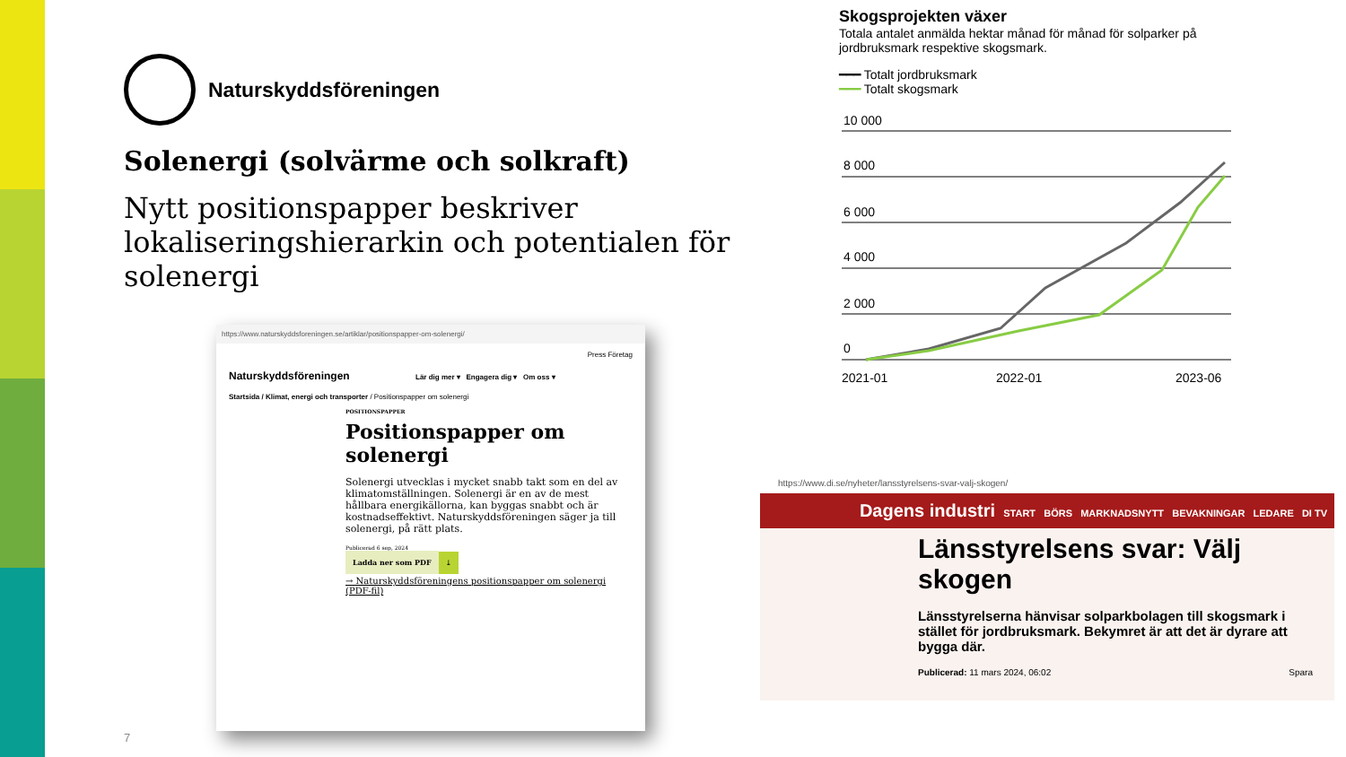Naturskyddsföreningen
Solenergi (solvärme och solkraft)
Nytt positionspapper beskriver lokaliseringshierarkin och potentialen för solenergi
https://www.naturskyddsforeningen.se/artiklar/positionspapper-om-solenergi/
Press Företag
Naturskyddsföreningen Lär dig mer ▾ Engagera dig ▾ Om oss ▾
Startsida / Klimat, energi och transporter / Positionspapper om solenergi
POSITIONSPAPPER
Positionspapper om solenergi
Solenergi utvecklas i mycket snabb takt som en del av klimatomställningen. Solenergi är en av de mest hållbara energikällorna, kan byggas snabbt och är kostnadseffektivt. Naturskyddsföreningen säger ja till solenergi, på rätt plats.
Publicerad 6 sep, 2024
Ladda ner som PDF ⤓
→ Naturskyddsföreningens positionspapper om solenergi (PDF-fil)
Skogsprojekten växer
Totala antalet anmälda hektar månad för månad för solparker på jordbruksmark respektive skogsmark.
━━━ Totalt jordbruksmark
━━━ Totalt skogsmark
10 000
8 000
6 000
4 000
2 000
0
2021-01
2022-01
2023-06
https://www.di.se/nyheter/lansstyrelsens-svar-valj-skogen/
Dagens industri START BÖRS MARKNADSNYTT BEVAKNINGAR LEDARE DI TV
Länsstyrelsens svar: Välj skogen
Länsstyrelserna hänvisar solparkbolagen till skogsmark i stället för jordbruksmark. Bekymret är att det är dyrare att bygga där.
Publicerad: 11 mars 2024, 06:02 Spara
7